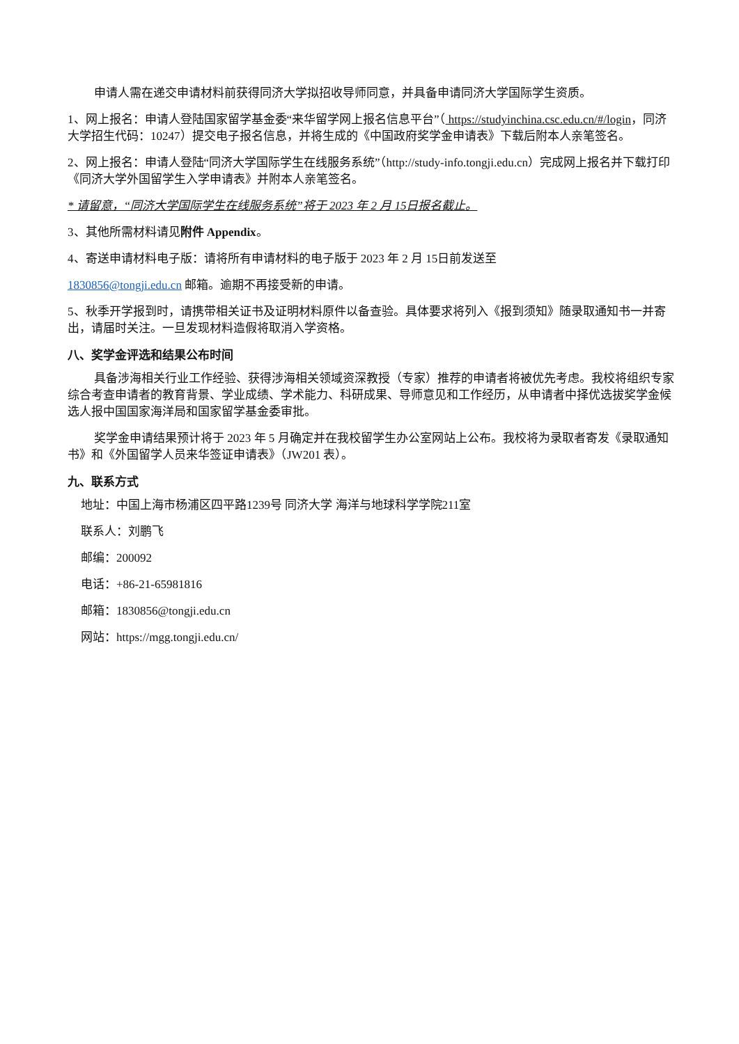申请人需在递交申请材料前获得同济大学拟招收导师同意，并具备申请同济大学国际学生资质。
1、网上报名：申请人登陆国家留学基金委“来华留学网上报名信息平台”（ https://studyinchina.csc.edu.cn/#/login，同济大学招生代码：10247）提交电子报名信息，并将生成的《中国政府奖学金申请表》下载后附本人亲笔签名。
2、网上报名：申请人登陆“同济大学国际学生在线服务系统”（http://study-info.tongji.edu.cn）完成网上报名并下载打印《同济大学外国留学生入学申请表》并附本人亲笔签名。
* 请留意，“同济大学国际学生在线服务系统”将于 2023 年 2 月 15日报名截止。
3、其他所需材料请见附件 Appendix。
4、寄送申请材料电子版：请将所有申请材料的电子版于 2023 年 2 月 15日前发送至
1830856@tongji.edu.cn 邮箱。逾期不再接受新的申请。
5、秋季开学报到时，请携带相关证书及证明材料原件以备查验。具体要求将列入《报到须知》随录取通知书一并寄出，请届时关注。一旦发现材料造假将取消入学资格。
八、奖学金评选和结果公布时间
具备涉海相关行业工作经验、获得涉海相关领域资深教授（专家）推荐的申请者将被优先考虑。我校将组织专家综合考查申请者的教育背景、学业成绩、学术能力、科研成果、导师意见和工作经历，从申请者中择优选拔奖学金候选人报中国国家海洋局和国家留学基金委审批。
奖学金申请结果预计将于 2023 年 5 月确定并在我校留学生办公室网站上公布。我校将为录取者寄发《录取通知书》和《外国留学人员来华签证申请表》（JW201 表）。
九、联系方式
地址：中国上海市杨浦区四平路1239号 同济大学 海洋与地球科学学院211室
联系人：刘鹏飞
邮编：200092
电话：+86-21-65981816
邮箱：1830856@tongji.edu.cn
网站：https://mgg.tongji.edu.cn/